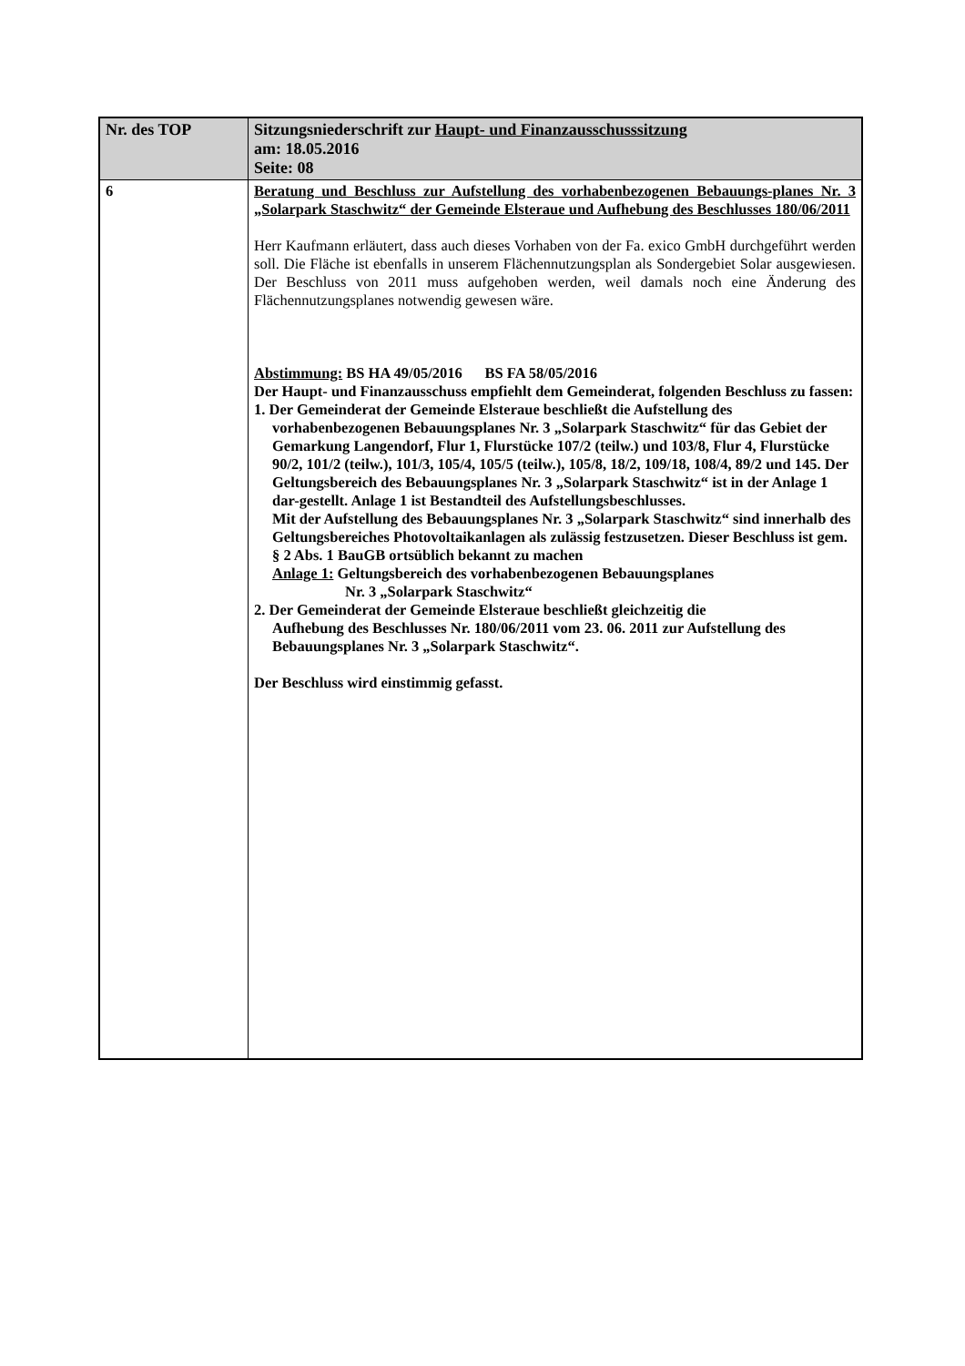| Nr. des TOP | Sitzungsniederschrift zur Haupt- und Finanzausschusssitzung am: 18.05.2016 Seite: 08 |
| --- | --- |
| 6 | Beratung und Beschluss zur Aufstellung des vorhabenbezogenen Bebauungs-planes Nr. 3 „Solarpark Staschwitz“ der Gemeinde Elsteraue und Aufhebung des Beschlusses 180/06/2011 Herr Kaufmann erläutert, dass auch dieses Vorhaben von der Fa. exico GmbH durchgeführt werden soll. Die Fläche ist ebenfalls in unserem Flächennutzungsplan als Sondergebiet Solar ausgewiesen. Der Beschluss von 2011 muss aufgehoben werden, weil damals noch eine Änderung des Flächennutzungsplanes notwendig gewesen wäre. Abstimmung: BS HA 49/05/2016 BS FA 58/05/2016 Der Haupt- und Finanzausschuss empfiehlt dem Gemeinderat, folgenden Beschluss zu fassen: 1. Der Gemeinderat der Gemeinde Elsteraue beschließt die Aufstellung des vorhabenbezogenen Bebauungsplanes Nr. 3 „Solarpark Staschwitz“ für das Gebiet der Gemarkung Langendorf, Flur 1, Flurstücke 107/2 (teilw.) und 103/8, Flur 4, Flurstücke 90/2, 101/2 (teilw.), 101/3, 105/4, 105/5 (teilw.), 105/8, 18/2, 109/18, 108/4, 89/2 und 145. Der Geltungsbereich des Bebauungsplanes Nr. 3 „Solarpark Staschwitz“ ist in der Anlage 1 dar-gestellt. Anlage 1 ist Bestandteil des Aufstellungsbeschlusses. Mit der Aufstellung des Bebauungsplanes Nr. 3 „Solarpark Staschwitz“ sind innerhalb des Geltungsbereiches Photovoltaikanlagen als zulässig festzusetzen. Dieser Beschluss ist gem. § 2 Abs. 1 BauGB ortsüblich bekannt zu machen Anlage 1: Geltungsbereich des vorhabenbezogenen Bebauungsplanes Nr. 3 „Solarpark Staschwitz“ 2. Der Gemeinderat der Gemeinde Elsteraue beschließt gleichzeitig die Aufhebung des Beschlusses Nr. 180/06/2011 vom 23. 06. 2011 zur Aufstellung des Bebauungsplanes Nr. 3 „Solarpark Staschwitz“. Der Beschluss wird einstimmig gefasst. |